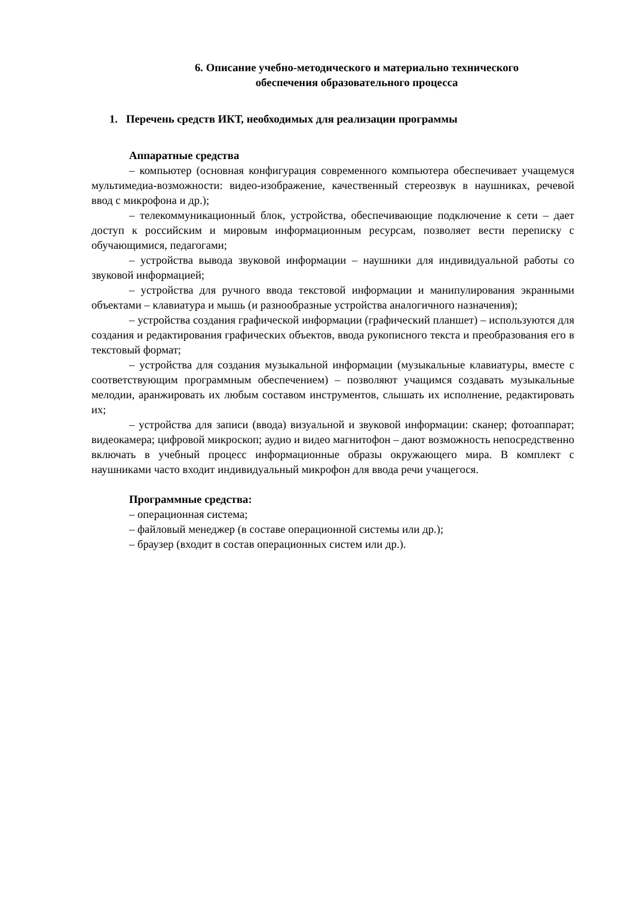6. Описание учебно-методического и материально технического
обеспечения образовательного процесса
1. Перечень средств ИКТ, необходимых для реализации программы
Аппаратные средства
– компьютер (основная конфигурация современного компьютера обеспечивает учащемуся мультимедиа-возможности: видео-изображение, качественный стереозвук в наушниках, речевой ввод с микрофона и др.);
– телекоммуникационный блок, устройства, обеспечивающие подключение к сети – дает доступ к российским и мировым информационным ресурсам, позволяет вести переписку с обучающимися, педагогами;
– устройства вывода звуковой информации – наушники для индивидуальной работы со звуковой информацией;
– устройства для ручного ввода текстовой информации и манипулирования экранными объектами – клавиатура и мышь (и разнообразные устройства аналогичного назначения);
– устройства создания графической информации (графический планшет) – используются для создания и редактирования графических объектов, ввода рукописного текста и преобразования его в текстовый формат;
– устройства для создания музыкальной информации (музыкальные клавиатуры, вместе с соответствующим программным обеспечением) – позволяют учащимся создавать музыкальные мелодии, аранжировать их любым составом инструментов, слышать их исполнение, редактировать их;
– устройства для записи (ввода) визуальной и звуковой информации: сканер; фотоаппарат; видеокамера; цифровой микроскоп; аудио и видео магнитофон – дают возможность непосредственно включать в учебный процесс информационные образы окружающего мира. В комплект с наушниками часто входит индивидуальный микрофон для ввода речи учащегося.
Программные средства:
– операционная система;
– файловый менеджер (в составе операционной системы или др.);
– браузер (входит в состав операционных систем или др.).